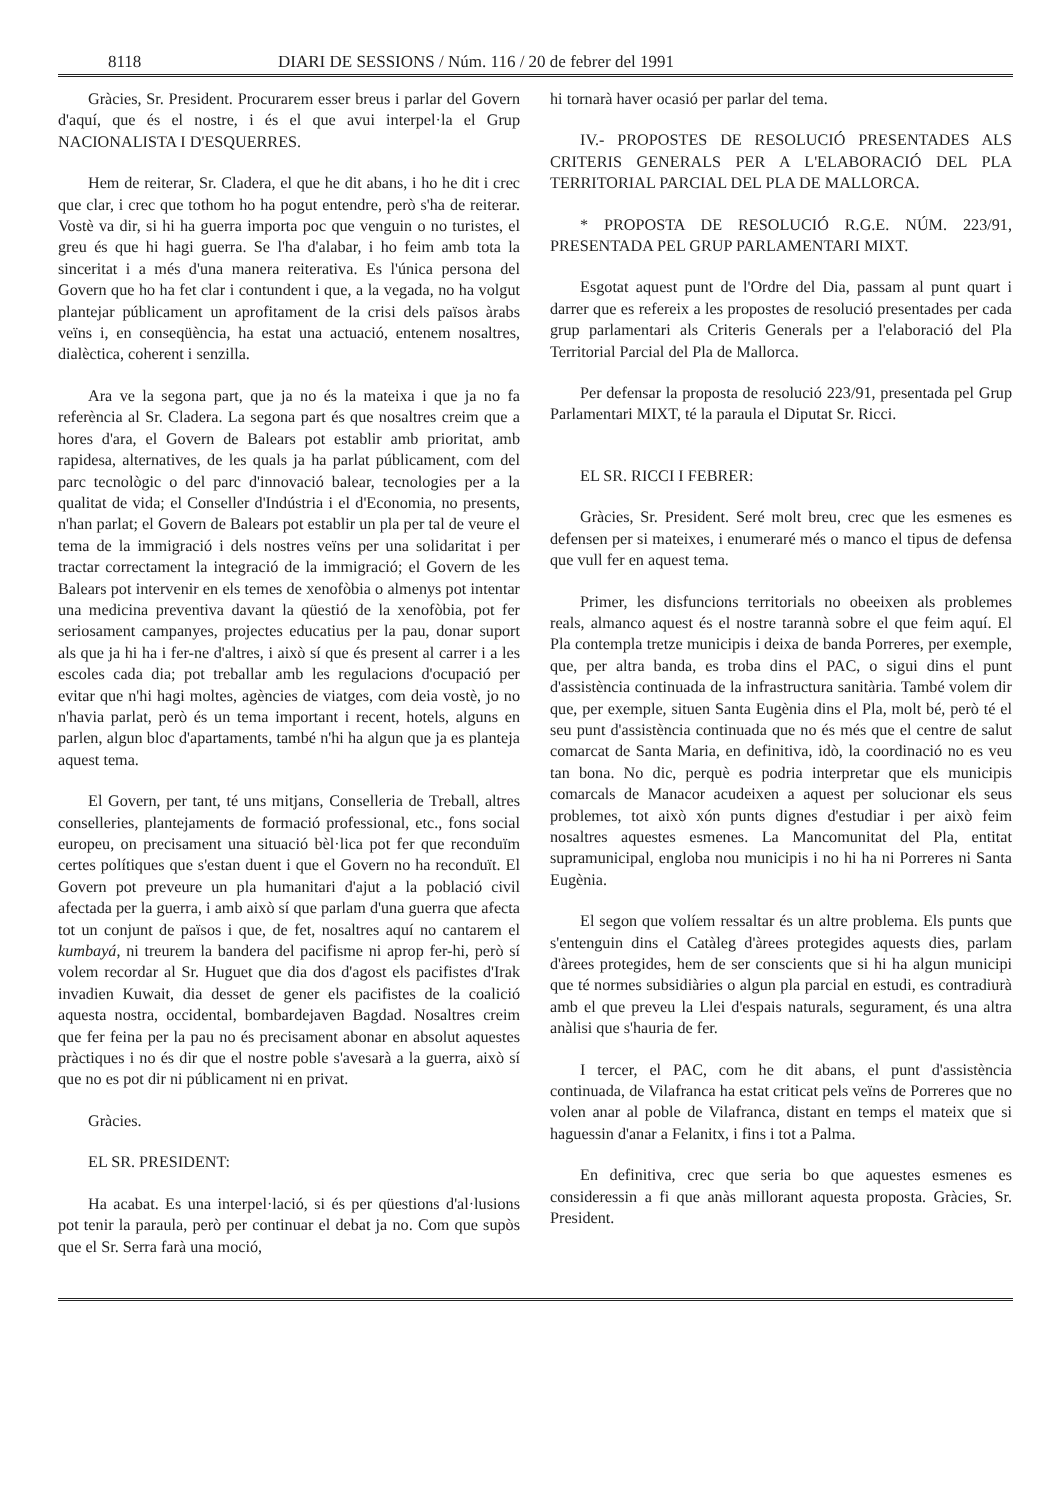8118 DIARI DE SESSIONS / Núm. 116 / 20 de febrer del 1991
Gràcies, Sr. President. Procurarem esser breus i parlar del Govern d'aquí, que és el nostre, i és el que avui interpel·la el Grup NACIONALISTA I D'ESQUERRES.
Hem de reiterar, Sr. Cladera, el que he dit abans, i ho he dit i crec que clar, i crec que tothom ho ha pogut entendre, però s'ha de reiterar. Vostè va dir, si hi ha guerra importa poc que venguin o no turistes, el greu és que hi hagi guerra. Se l'ha d'alabar, i ho feim amb tota la sinceritat i a més d'una manera reiterativa. Es l'única persona del Govern que ho ha fet clar i contundent i que, a la vegada, no ha volgut plantejar públicament un aprofitament de la crisi dels països àrabs veïns i, en conseqüència, ha estat una actuació, entenem nosaltres, dialèctica, coherent i senzilla.
Ara ve la segona part, que ja no és la mateixa i que ja no fa referència al Sr. Cladera. La segona part és que nosaltres creim que a hores d'ara, el Govern de Balears pot establir amb prioritat, amb rapidesa, alternatives, de les quals ja ha parlat públicament, com del parc tecnològic o del parc d'innovació balear, tecnologies per a la qualitat de vida; el Conseller d'Indústria i el d'Economia, no presents, n'han parlat; el Govern de Balears pot establir un pla per tal de veure el tema de la immigració i dels nostres veïns per una solidaritat i per tractar correctament la integració de la immigració; el Govern de les Balears pot intervenir en els temes de xenofòbia o almenys pot intentar una medicina preventiva davant la qüestió de la xenofòbia, pot fer seriosament campanyes, projectes educatius per la pau, donar suport als que ja hi ha i fer-ne d'altres, i això sí que és present al carrer i a les escoles cada dia; pot treballar amb les regulacions d'ocupació per evitar que n'hi hagi moltes, agències de viatges, com deia vostè, jo no n'havia parlat, però és un tema important i recent, hotels, alguns en parlen, algun bloc d'apartaments, també n'hi ha algun que ja es planteja aquest tema.
El Govern, per tant, té uns mitjans, Conselleria de Treball, altres conselleries, plantejaments de formació professional, etc., fons social europeu, on precisament una situació bèl·lica pot fer que reconduïm certes polítiques que s'estan duent i que el Govern no ha reconduït. El Govern pot preveure un pla humanitari d'ajut a la població civil afectada per la guerra, i amb això sí que parlam d'una guerra que afecta tot un conjunt de països i que, de fet, nosaltres aquí no cantarem el kumbayá, ni treurem la bandera del pacifisme ni aprop fer-hi, però sí volem recordar al Sr. Huguet que dia dos d'agost els pacifistes d'Irak invadien Kuwait, dia desset de gener els pacifistes de la coalició aquesta nostra, occidental, bombardejaven Bagdad. Nosaltres creim que fer feina per la pau no és precisament abonar en absolut aquestes pràctiques i no és dir que el nostre poble s'avesarà a la guerra, això sí que no es pot dir ni públicament ni en privat.
Gràcies.
EL SR. PRESIDENT:
Ha acabat. Es una interpel·lació, si és per qüestions d'al·lusions pot tenir la paraula, però per continuar el debat ja no. Com que supòs que el Sr. Serra farà una moció,
hi tornarà haver ocasió per parlar del tema.
IV.- PROPOSTES DE RESOLUCIÓ PRESENTADES ALS CRITERIS GENERALS PER A L'ELABORACIÓ DEL PLA TERRITORIAL PARCIAL DEL PLA DE MALLORCA.
* PROPOSTA DE RESOLUCIÓ R.G.E. NÚM. 223/91, PRESENTADA PEL GRUP PARLAMENTARI MIXT.
Esgotat aquest punt de l'Ordre del Dia, passam al punt quart i darrer que es refereix a les propostes de resolució presentades per cada grup parlamentari als Criteris Generals per a l'elaboració del Pla Territorial Parcial del Pla de Mallorca.
Per defensar la proposta de resolució 223/91, presentada pel Grup Parlamentari MIXT, té la paraula el Diputat Sr. Ricci.
EL SR. RICCI I FEBRER:
Gràcies, Sr. President. Seré molt breu, crec que les esmenes es defensen per si mateixes, i enumeraré més o manco el tipus de defensa que vull fer en aquest tema.
Primer, les disfuncions territorials no obeeixen als problemes reals, almanco aquest és el nostre tarannà sobre el que feim aquí. El Pla contempla tretze municipis i deixa de banda Porreres, per exemple, que, per altra banda, es troba dins el PAC, o sigui dins el punt d'assistència continuada de la infrastructura sanitària. També volem dir que, per exemple, situen Santa Eugènia dins el Pla, molt bé, però té el seu punt d'assistència continuada que no és més que el centre de salut comarcat de Santa Maria, en definitiva, idò, la coordinació no es veu tan bona. No dic, perquè es podria interpretar que els municipis comarcals de Manacor acudeixen a aquest per solucionar els seus problemes, tot això xón punts dignes d'estudiar i per això feim nosaltres aquestes esmenes. La Mancomunitat del Pla, entitat supramunicipal, engloba nou municipis i no hi ha ni Porreres ni Santa Eugènia.
El segon que volíem ressaltar és un altre problema. Els punts que s'entenguin dins el Catàleg d'àrees protegides aquests dies, parlam d'àrees protegides, hem de ser conscients que si hi ha algun municipi que té normes subsidiàries o algun pla parcial en estudi, es contradiurà amb el que preveu la Llei d'espais naturals, segurament, és una altra anàlisi que s'hauria de fer.
I tercer, el PAC, com he dit abans, el punt d'assistència continuada, de Vilafranca ha estat criticat pels veïns de Porreres que no volen anar al poble de Vilafranca, distant en temps el mateix que si haguessin d'anar a Felanitx, i fins i tot a Palma.
En definitiva, crec que seria bo que aquestes esmenes es consideressin a fi que anàs millorant aquesta proposta. Gràcies, Sr. President.